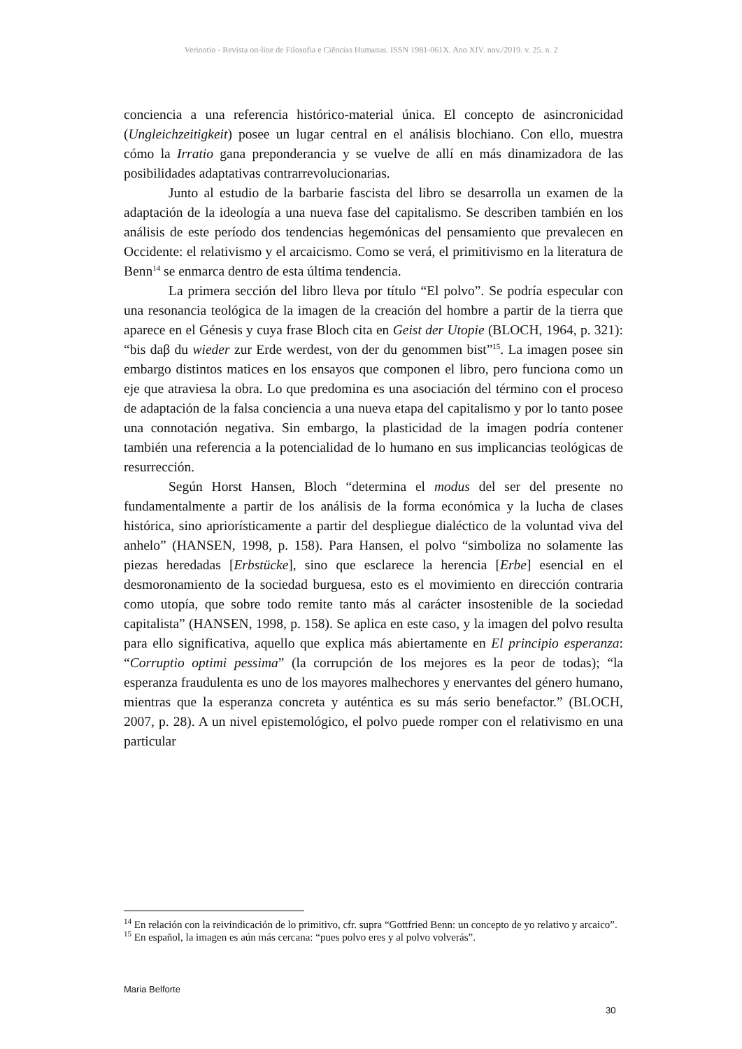Verinotio - Revista on-line de Filosofia e Ciências Humanas. ISSN 1981-061X. Ano XIV. nov./2019. v. 25. n. 2
conciencia a una referencia histórico-material única. El concepto de asincronicidad (Ungleichzeitigkeit) posee un lugar central en el análisis blochiano. Con ello, muestra cómo la Irratio gana preponderancia y se vuelve de allí en más dinamizadora de las posibilidades adaptativas contrarrevolucionarias.
Junto al estudio de la barbarie fascista del libro se desarrolla un examen de la adaptación de la ideología a una nueva fase del capitalismo. Se describen también en los análisis de este período dos tendencias hegemónicas del pensamiento que prevalecen en Occidente: el relativismo y el arcaicismo. Como se verá, el primitivismo en la literatura de Benn<sup>14</sup> se enmarca dentro de esta última tendencia.
La primera sección del libro lleva por título “El polvo”. Se podría especular con una resonancia teológica de la imagen de la creación del hombre a partir de la tierra que aparece en el Génesis y cuya frase Bloch cita en Geist der Utopie (BLOCH, 1964, p. 321): “bis daβ du wieder zur Erde werdest, von der du genommen bist”<sup>15</sup>. La imagen posee sin embargo distintos matices en los ensayos que componen el libro, pero funciona como un eje que atraviesa la obra. Lo que predomina es una asociación del término con el proceso de adaptación de la falsa conciencia a una nueva etapa del capitalismo y por lo tanto posee una connotación negativa. Sin embargo, la plasticidad de la imagen podría contener también una referencia a la potencialidad de lo humano en sus implicancias teológicas de resurrección.
Según Horst Hansen, Bloch “determina el modus del ser del presente no fundamentalmente a partir de los análisis de la forma económica y la lucha de clases histórica, sino apriorísticamente a partir del despliegue dialéctico de la voluntad viva del anhelo” (HANSEN, 1998, p. 158). Para Hansen, el polvo “simboliza no solamente las piezas heredadas [Erbstücke], sino que esclarece la herencia [Erbe] esencial en el desmoronamiento de la sociedad burguesa, esto es el movimiento en dirección contraria como utopía, que sobre todo remite tanto más al carácter insostenible de la sociedad capitalista” (HANSEN, 1998, p. 158). Se aplica en este caso, y la imagen del polvo resulta para ello significativa, aquello que explica más abiertamente en El principio esperanza: “Corruptio optimi pessima” (la corrupción de los mejores es la peor de todas); “la esperanza fraudulenta es uno de los mayores malhechores y enervantes del género humano, mientras que la esperanza concreta y auténtica es su más serio benefactor.” (BLOCH, 2007, p. 28). A un nivel epistemológico, el polvo puede romper con el relativismo en una particular
<sup>14</sup> En relación con la reivindicación de lo primitivo, cfr. supra “Gottfried Benn: un concepto de yo relativo y arcaico”.
<sup>15</sup> En español, la imagen es aún más cercana: “pues polvo eres y al polvo volverás”.
Maria Belforte
30